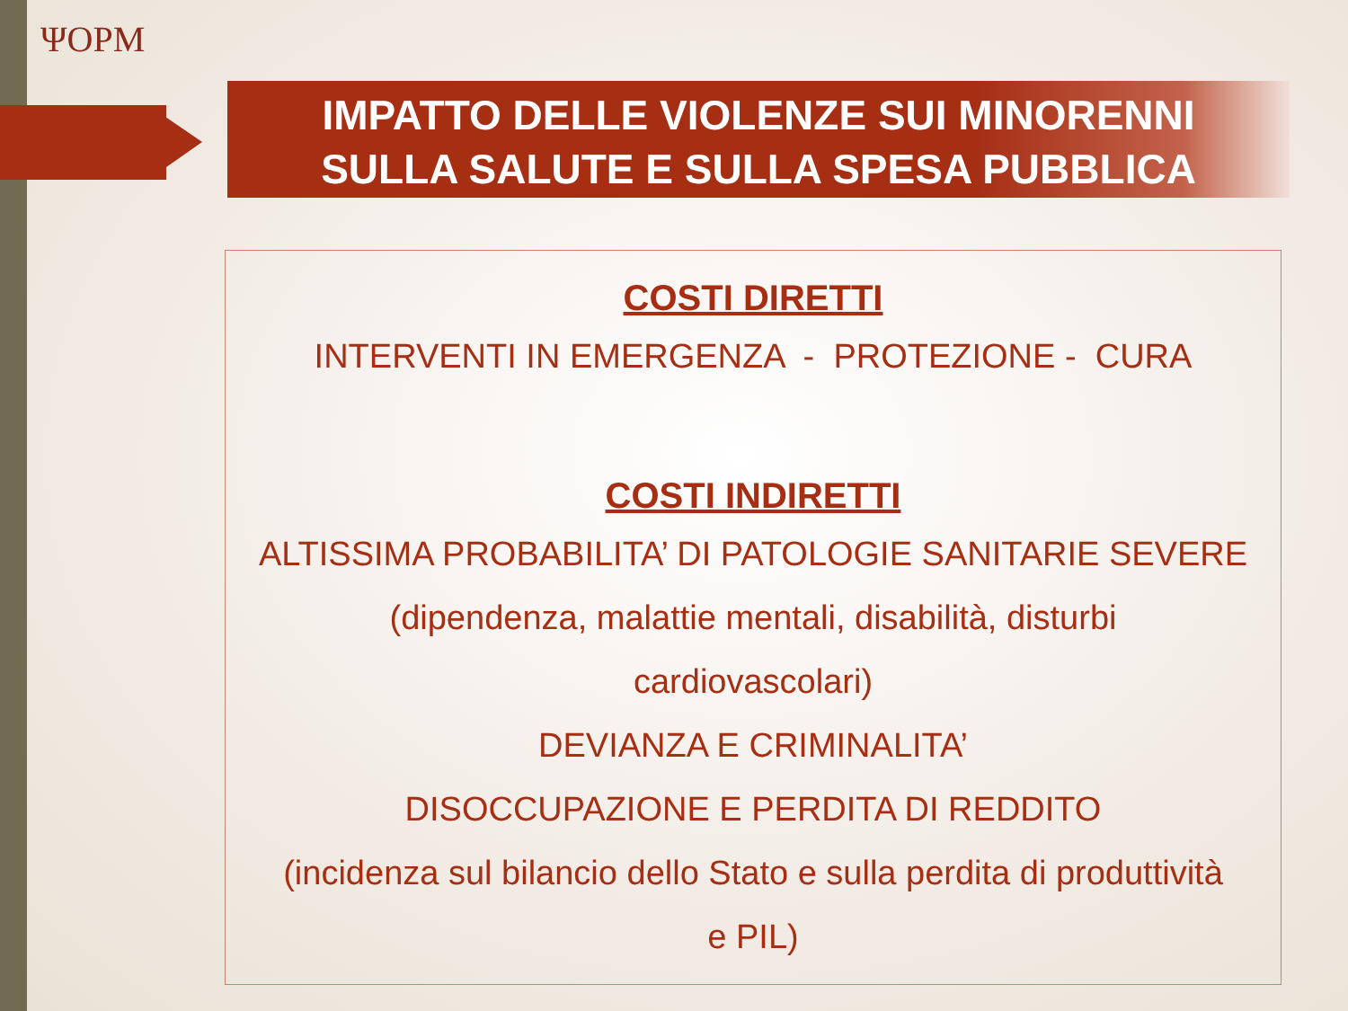ΨOPM
IMPATTO DELLE VIOLENZE SUI MINORENNI
SULLA SALUTE E SULLA SPESA PUBBLICA
COSTI DIRETTI
INTERVENTI IN EMERGENZA - PROTEZIONE - CURA
COSTI INDIRETTI
ALTISSIMA PROBABILITA’ DI PATOLOGIE SANITARIE SEVERE
(dipendenza, malattie mentali, disabilità, disturbi
cardiovascolari)
DEVIANZA E CRIMINALITA’
DISOCCUPAZIONE E PERDITA DI REDDITO
(incidenza sul bilancio dello Stato e sulla perdita di produttività
e PIL)